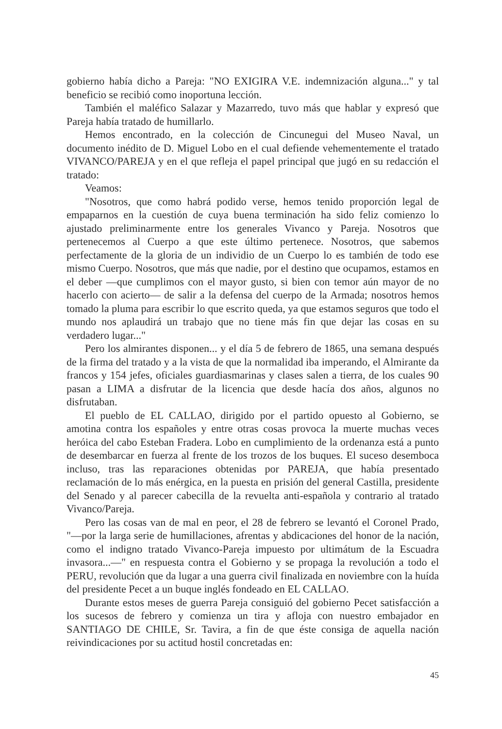gobierno había dicho a Pareja: "NO EXIGIRA V.E. indemnización alguna..." y tal beneficio se recibió como inoportuna lección.
También el maléfico Salazar y Mazarredo, tuvo más que hablar y expresó que Pareja había tratado de humillarlo.
Hemos encontrado, en la colección de Cincunegui del Museo Naval, un documento inédito de D. Miguel Lobo en el cual defiende vehementemente el tratado VIVANCO/PAREJA y en el que refleja el papel principal que jugó en su redacción el tratado:
Veamos:
"Nosotros, que como habrá podido verse, hemos tenido proporción legal de empaparnos en la cuestión de cuya buena terminación ha sido feliz comienzo lo ajustado preliminarmente entre los generales Vivanco y Pareja. Nosotros que pertenecemos al Cuerpo a que este último pertenece. Nosotros, que sabemos perfectamente de la gloria de un individio de un Cuerpo lo es también de todo ese mismo Cuerpo. Nosotros, que más que nadie, por el destino que ocupamos, estamos en el deber —que cumplimos con el mayor gusto, si bien con temor aún mayor de no hacerlo con acierto— de salir a la defensa del cuerpo de la Armada; nosotros hemos tomado la pluma para escribir lo que escrito queda, ya que estamos seguros que todo el mundo nos aplaudirá un trabajo que no tiene más fin que dejar las cosas en su verdadero lugar..."
Pero los almirantes disponen... y el día 5 de febrero de 1865, una semana después de la firma del tratado y a la vista de que la normalidad iba imperando, el Almirante da francos y 154 jefes, oficiales guardiasmarinas y clases salen a tierra, de los cuales 90 pasan a LIMA a disfrutar de la licencia que desde hacía dos años, algunos no disfrutaban.
El pueblo de EL CALLAO, dirigido por el partido opuesto al Gobierno, se amotina contra los españoles y entre otras cosas provoca la muerte muchas veces heróica del cabo Esteban Fradera. Lobo en cumplimiento de la ordenanza está a punto de desembarcar en fuerza al frente de los trozos de los buques. El suceso desemboca incluso, tras las reparaciones obtenidas por PAREJA, que había presentado reclamación de lo más enérgica, en la puesta en prisión del general Castilla, presidente del Senado y al parecer cabecilla de la revuelta anti-española y contrario al tratado Vivanco/Pareja.
Pero las cosas van de mal en peor, el 28 de febrero se levantó el Coronel Prado, "—por la larga serie de humillaciones, afrentas y abdicaciones del honor de la nación, como el indigno tratado Vivanco-Pareja impuesto por ultimátum de la Escuadra invasora...—" en respuesta contra el Gobierno y se propaga la revolución a todo el PERU, revolución que da lugar a una guerra civil finalizada en noviembre con la huída del presidente Pecet a un buque inglés fondeado en EL CALLAO.
Durante estos meses de guerra Pareja consiguió del gobierno Pecet satisfacción a los sucesos de febrero y comienza un tira y afloja con nuestro embajador en SANTIAGO DE CHILE, Sr. Tavira, a fin de que éste consiga de aquella nación reivindicaciones por su actitud hostil concretadas en:
45